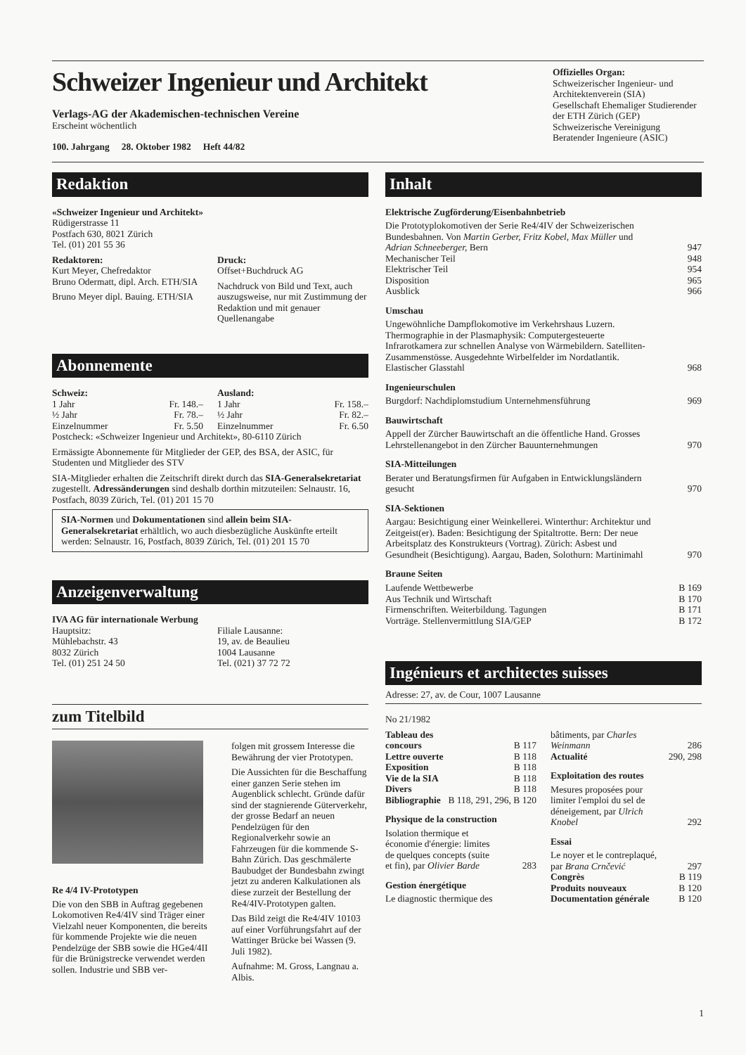Schweizer Ingenieur und Architekt
Verlags-AG der Akademischen-technischen Vereine
Erscheint wöchentlich
100. Jahrgang 28. Oktober 1982 Heft 44/82
Offizielles Organ:
Schweizerischer Ingenieur- und Architektenverein (SIA)
Gesellschaft Ehemaliger Studierender der ETH Zürich (GEP)
Schweizerische Vereinigung Beratender Ingenieure (ASIC)
Redaktion
«Schweizer Ingenieur und Architekt»
Rüdigerstrasse 11
Postfach 630, 8021 Zürich
Tel. (01) 201 55 36
Redaktoren:
Kurt Meyer, Chefredaktor
Bruno Odermatt, dipl. Arch. ETH/SIA
Bruno Meyer dipl. Bauing. ETH/SIA
Druck:
Offset+Buchdruck AG
Nachdruck von Bild und Text, auch auszugsweise, nur mit Zustimmung der Redaktion und mit genauer Quellenangabe
Abonnemente
Schweiz:
| 1 Jahr | Fr. 148.– |
| ½ Jahr | Fr. 78.– |
| Einzelnummer | Fr. 5.50 |
Ausland:
| 1 Jahr | Fr. 158.– |
| ½ Jahr | Fr. 82.– |
| Einzelnummer | Fr. 6.50 |
Postcheck: «Schweizer Ingenieur und Architekt», 80-6110 Zürich
Ermässigte Abonnemente für Mitglieder der GEP, des BSA, der ASIC, für Studenten und Mitglieder des STV
SIA-Mitglieder erhalten die Zeitschrift direkt durch das SIA-Generalsekretariat zugestellt. Adressänderungen sind deshalb dorthin mitzuteilen: Selnaustr. 16, Postfach, 8039 Zürich, Tel. (01) 201 15 70
SIA-Normen und Dokumentationen sind allein beim SIA-Generalsekretariat erhältlich, wo auch diesbezügliche Auskünfte erteilt werden: Selnaustr. 16, Postfach, 8039 Zürich, Tel. (01) 201 15 70
Anzeigenverwaltung
IVA AG für internationale Werbung
Hauptsitz:
Mühlebachstr. 43
8032 Zürich
Tel. (01) 251 24 50
Filiale Lausanne:
19, av. de Beaulieu
1004 Lausanne
Tel. (021) 37 72 72
zum Titelbild
Re 4/4 IV-Prototypen
Die von den SBB in Auftrag gegebenen Lokomotiven Re4/4IV sind Träger einer Vielzahl neuer Komponenten, die bereits für kommende Projekte wie die neuen Pendelzüge der SBB sowie die HGe4/4II für die Brünigstrecke verwendet werden sollen. Industrie und SBB ver-
folgen mit grossem Interesse die Bewährung der vier Prototypen.
Die Aussichten für die Beschaffung einer ganzen Serie stehen im Augenblick schlecht. Gründe dafür sind der stagnierende Güterverkehr, der grosse Bedarf an neuen Pendelzügen für den Regionalverkehr sowie an Fahrzeugen für die kommende S-Bahn Zürich. Das geschmälerte Baubudget der Bundesbahn zwingt jetzt zu anderen Kalkulationen als diese zurzeit der Bestellung der Re4/4IV-Prototypen galten.
Das Bild zeigt die Re4/4IV 10103 auf einer Vorführungsfahrt auf der Wattinger Brücke bei Wassen (9. Juli 1982).
Aufnahme: M. Gross, Langnau a. Albis.
Inhalt
Elektrische Zugförderung/Eisenbahnbetrieb
| Die Prototyplokomotiven der Serie Re4/4IV der Schweizerischen Bundesbahnen. Von Martin Gerber, Fritz Kobel, Max Müller und Adrian Schneeberger, Bern | 947 |
| Mechanischer Teil | 948 |
| Elektrischer Teil | 954 |
| Disposition | 965 |
| Ausblick | 966 |
Umschau
| Ungewöhnliche Dampflokomotive im Verkehrshaus Luzern. Thermographie in der Plasmaphysik: Computergesteuerte Infrarotkamera zur schnellen Analyse von Wärmebildern. Satelliten-Zusammenstösse. Ausgedehnte Wirbelfelder im Nordatlantik. Elastischer Glasstahl | 968 |
Ingenieurschulen
| Burgdorf: Nachdiplomstudium Unternehmensführung | 969 |
Bauwirtschaft
| Appell der Zürcher Bauwirtschaft an die öffentliche Hand. Grosses Lehrstellenangebot in den Zürcher Bauunternehmungen | 970 |
SIA-Mitteilungen
| Berater und Beratungsfirmen für Aufgaben in Entwicklungsländern gesucht | 970 |
SIA-Sektionen
| Aargau: Besichtigung einer Weinkellerei. Winterthur: Architektur und Zeitgeist(er). Baden: Besichtigung der Spitaltrotte. Bern: Der neue Arbeitsplatz des Konstrukteurs (Vortrag). Zürich: Asbest und Gesundheit (Besichtigung). Aargau, Baden, Solothurn: Martinimahl | 970 |
Braune Seiten
| Laufende Wettbewerbe | B 169 |
| Aus Technik und Wirtschaft | B 170 |
| Firmenschriften. Weiterbildung. Tagungen | B 171 |
| Vorträge. Stellenvermittlung SIA/GEP | B 172 |
Ingénieurs et architectes suisses
Adresse: 27, av. de Cour, 1007 Lausanne
No 21/1982
| Tableau des concours | B 117 |
| Lettre ouverte | B 118 |
| Exposition | B 118 |
| Vie de la SIA | B 118 |
| Divers | B 118 |
| Bibliographie | B 118, 291, 296, B 120 |
Physique de la construction
| Isolation thermique et économie d'énergie: limites de quelques concepts (suite et fin), par Olivier Barde | 283 |
Gestion énergétique
Le diagnostic thermique des
| bâtiments, par Charles Weinmann | 286 |
| Actualité | 290, 298 |
Exploitation des routes
| Mesures proposées pour limiter l'emploi du sel de déneigement, par Ulrich Knobel | 292 |
Essai
| Le noyer et le contreplaqué, par Brana Crnčević | 297 |
| Congrès | B 119 |
| Produits nouveaux | B 120 |
| Documentation générale | B 120 |
1